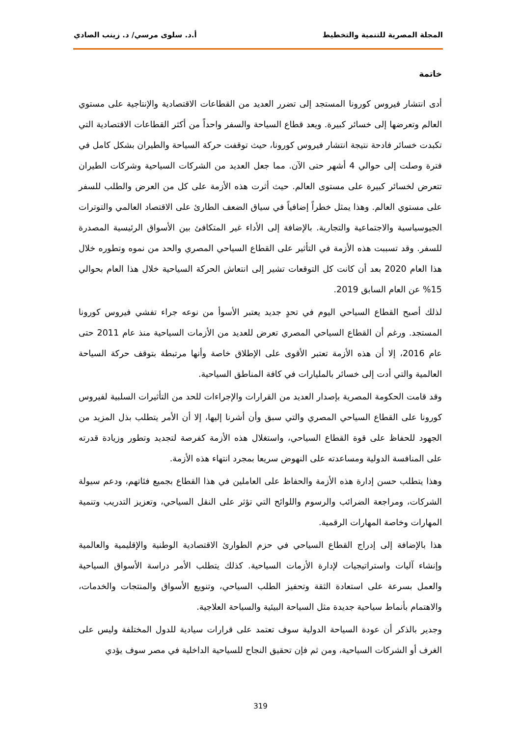المجلة المصرية للتنمية والتخطيط أ.د. سلوى مرسي/ د. زينب الصادي
خاتمة
أدى انتشار فيروس كورونا المستجد إلى تضرر العديد من القطاعات الاقتصادية والإنتاجية على مستوي العالم وتعرضها إلى خسائر كبيرة. ويعد قطاع السياحة والسفر واحداً من أكثر القطاعات الاقتصادية التي تكبدت خسائر فادحة نتيجة انتشار فيروس كورونا، حيث توقفت حركة السياحة والطيران بشكل كامل في فترة وصلت إلى حوالي 4 أشهر حتى الآن. مما جعل العديد من الشركات السياحية وشركات الطيران تتعرض لخسائر كبيرة على مستوى العالم. حيث أثرت هذه الأزمة على كل من العرض والطلب للسفر على مستوي العالم. وهذا يمثل خطراً إضافياً في سياق الضعف الطارئ على الاقتصاد العالمي والتوترات الجيوسياسية والاجتماعية والتجارية. بالإضافة إلى الأداء غير المتكافئ بين الأسواق الرئيسية المصدرة للسفر. وقد تسببت هذه الأزمة في التأثير على القطاع السياحي المصري والحد من نموه وتطوره خلال هذا العام 2020 بعد أن كانت كل التوقعات تشير إلى انتعاش الحركة السياحية خلال هذا العام بحوالي 15% عن العام السابق 2019.
لذلك أصبح القطاع السياحي اليوم في تحدٍ جديد يعتبر الأسوأ من نوعه جراء تفشي فيروس كورونا المستجد. ورغم أن القطاع السياحي المصري تعرض للعديد من الأزمات السياحية منذ عام 2011 حتى عام 2016، إلا أن هذه الأزمة تعتبر الأقوى على الإطلاق خاصة وأنها مرتبطة بتوقف حركة السياحة العالمية والتي أدت إلى خسائر بالمليارات في كافة المناطق السياحية.
وقد قامت الحكومة المصرية بإصدار العديد من القرارات والإجراءات للحد من التأثيرات السلبية لفيروس كورونا على القطاع السياحي المصري والتي سبق وأن أشرنا إليها، إلا أن الأمر يتطلب بذل المزيد من الجهود للحفاظ على قوة القطاع السياحي، واستغلال هذه الأزمة كفرصة لتجديد وتطور وزيادة قدرته على المنافسة الدولية ومساعدته على النهوض سريعا بمجرد انتهاء هذه الأزمة.
وهذا يتطلب حسن إدارة هذه الأزمة والحفاظ على العاملين في هذا القطاع بجميع فئاتهم، ودعم سيولة الشركات، ومراجعة الضرائب والرسوم واللوائح التي تؤثر على النقل السياحي، وتعزيز التدريب وتنمية المهارات وخاصة المهارات الرقمية.
هذا بالإضافة إلى إدراج القطاع السياحي في حزم الطوارئ الاقتصادية الوطنية والإقليمية والعالمية وإنشاء آليات واستراتيجيات لإدارة الأزمات السياحية. كذلك يتطلب الأمر دراسة الأسواق السياحية والعمل بسرعة على استعادة الثقة وتحفيز الطلب السياحي، وتنويع الأسواق والمنتجات والخدمات، والاهتمام بأنماط سياحية جديدة مثل السياحة البيئية والسياحة العلاجية.
وجدير بالذكر أن عودة السياحة الدولية سوف تعتمد على قرارات سيادية للدول المختلفة وليس على الغرف أو الشركات السياحية، ومن ثم فإن تحقيق النجاح للسياحية الداخلية في مصر سوف يؤدي
319